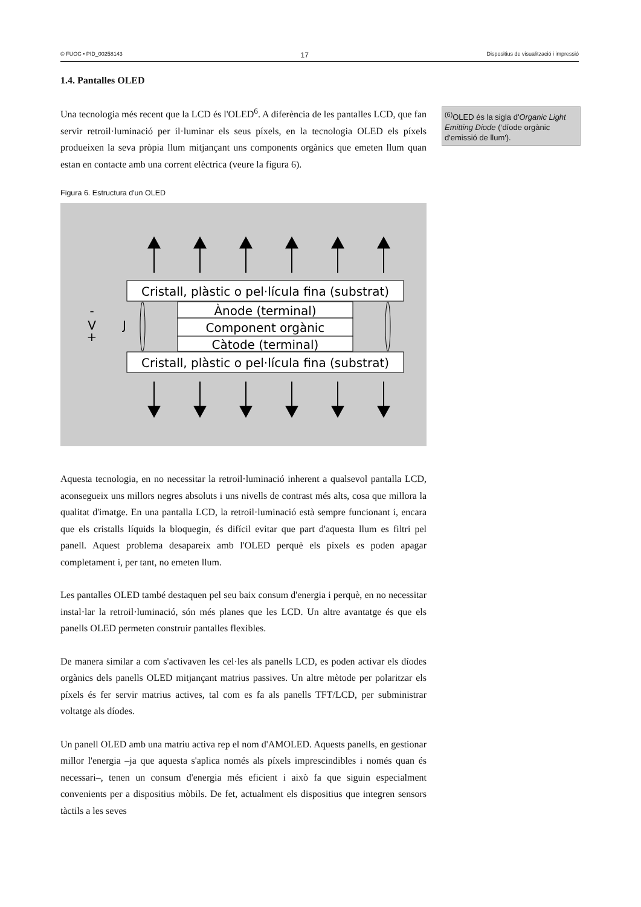© FUOC • PID_00258143 17 Dispositius de visualització i impressió
<sup>(6)</sup> OLED és la sigla d'Organic Light Emitting Diode (‘díode orgànic d'emissió de llum').
1.4. Pantalles OLED
Una tecnologia més recent que la LCD és l'OLED<sup>6</sup>. A diferència de les pantalles LCD, que fan servir retroil·luminació per il·luminar els seus píxels, en la tecnologia OLED els píxels produeixen la seva pròpia llum mitjançant uns components orgànics que emeten llum quan estan en contacte amb una corrent elèctrica (veure la figura 6).
Figura 6. Estructura d'un OLED
Cristall, plàstic o pel·lícula fina (substrat)
Cristall, plàstic o pel·lícula fina (substrat)
Ànode (terminal)
Component orgànic
Càtode (terminal)
-
V
+
J
Aquesta tecnologia, en no necessitar la retroil·luminació inherent a qualsevol pantalla LCD, aconsegueix uns millors negres absoluts i uns nivells de contrast més alts, cosa que millora la qualitat d'imatge. En una pantalla LCD, la retroil·luminació està sempre funcionant i, encara que els cristalls líquids la bloquegin, és difícil evitar que part d'aquesta llum es filtri pel panell. Aquest problema desapareix amb l'OLED perquè els píxels es poden apagar completament i, per tant, no emeten llum.
Les pantalles OLED també destaquen pel seu baix consum d'energia i perquè, en no necessitar instal·lar la retroil·luminació, són més planes que les LCD. Un altre avantatge és que els panells OLED permeten construir pantalles flexibles.
De manera similar a com s'activaven les cel·les als panells LCD, es poden activar els díodes orgànics dels panells OLED mitjançant matrius passives. Un altre mètode per polaritzar els píxels és fer servir matrius actives, tal com es fa als panells TFT/LCD, per subministrar voltatge als díodes.
Un panell OLED amb una matriu activa rep el nom d'AMOLED. Aquests panells, en gestionar millor l'energia –ja que aquesta s'aplica només als píxels imprescindibles i només quan és necessari–, tenen un consum d'energia més eficient i això fa que siguin especialment convenients per a dispositius mòbils. De fet, actualment els dispositius que integren sensors tàctils a les seves